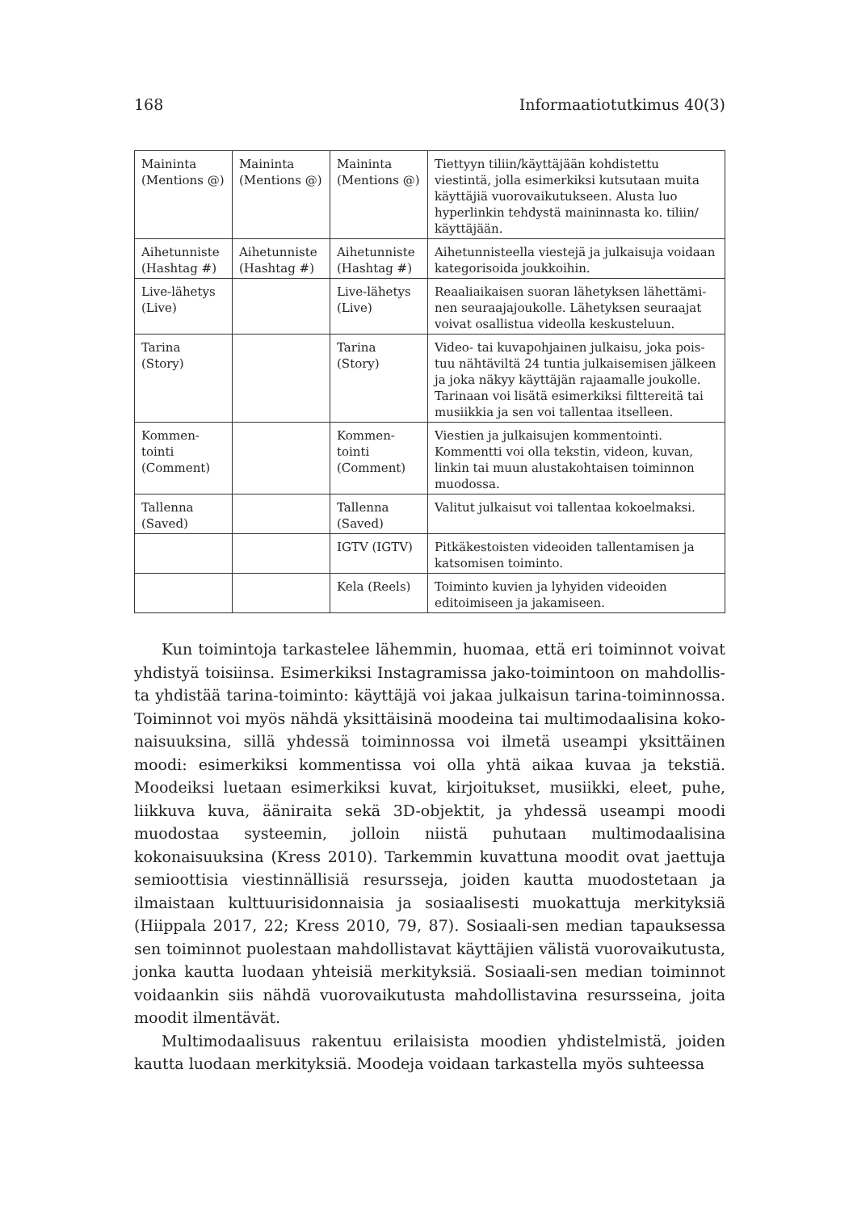168 Informaatiotutkimus 40(3)
| Maininta (Mentions @) | Maininta (Mentions @) | Maininta (Mentions @) | Tiettyyn tiliin/käyttäjään kohdistettu viestintä, jolla esimerkiksi kutsutaan muita käyttäjiä vuorovaikutukseen. Alusta luo hyperlinkin tehdystä maininnasta ko. tiliin/ käyttäjään. |
| Aihetunniste (Hashtag #) | Aihetunniste (Hashtag #) | Aihetunniste (Hashtag #) | Aihetunnisteella viestejä ja julkaisuja voidaan kategorisoida joukkoihin. |
| Live-lähetys (Live) | | Live-lähetys (Live) | Reaaliaikaisen suoran lähetyksen lähettämi-nen seuraajajoukolle. Lähetyksen seuraajat voivat osallistua videolla keskusteluun. |
| Tarina (Story) | | Tarina (Story) | Video- tai kuvapohjainen julkaisu, joka pois-tuu nähtäviltä 24 tuntia julkaisemisen jälkeen ja joka näkyy käyttäjän rajaamalle joukolle. Tarinaan voi lisätä esimerkiksi filttereitä tai musiikkia ja sen voi tallentaa itselleen. |
| Kommen-tointi (Comment) | | Kommen-tointi (Comment) | Viestien ja julkaisujen kommentointi. Kommentti voi olla tekstin, videon, kuvan, linkin tai muun alustakohtaisen toiminnon muodossa. |
| Tallenna (Saved) | | Tallenna (Saved) | Valitut julkaisut voi tallentaa kokoelmaksi. |
| | | IGTV (IGTV) | Pitkäkestoisten videoiden tallentamisen ja katsomisen toiminto. |
| | | Kela (Reels) | Toiminto kuvien ja lyhyiden videoiden editoimiseen ja jakamiseen. |
Kun toimintoja tarkastelee lähemmin, huomaa, että eri toiminnot voivat yhdistyä toisiinsa. Esimerkiksi Instagramissa jako-toimintoon on mahdollis-ta yhdistää tarina-toiminto: käyttäjä voi jakaa julkaisun tarina-toiminnossa. Toiminnot voi myös nähdä yksittäisinä moodeina tai multimodaalisina koko-naisuuksina, sillä yhdessä toiminnossa voi ilmetä useampi yksittäinen moodi: esimerkiksi kommentissa voi olla yhtä aikaa kuvaa ja tekstiä. Moodeiksi luetaan esimerkiksi kuvat, kirjoitukset, musiikki, eleet, puhe, liikkuva kuva, ääniraita sekä 3D-objektit, ja yhdessä useampi moodi muodostaa systeemin, jolloin niistä puhutaan multimodaalisina kokonaisuuksina (Kress 2010). Tarkemmin kuvattuna moodit ovat jaettuja semioottisia viestinnällisiä resursseja, joiden kautta muodostetaan ja ilmaistaan kulttuurisidonnaisia ja sosiaalisesti muokattuja merkityksiä (Hiippala 2017, 22; Kress 2010, 79, 87). Sosiaali-sen median tapauksessa sen toiminnot puolestaan mahdollistavat käyttäjien välistä vuorovaikutusta, jonka kautta luodaan yhteisiä merkityksiä. Sosiaali-sen median toiminnot voidaankin siis nähdä vuorovaikutusta mahdollistavina resursseina, joita moodit ilmentävät.
Multimodaalisuus rakentuu erilaisista moodien yhdistelmistä, joiden kautta luodaan merkityksiä. Moodeja voidaan tarkastella myös suhteessa